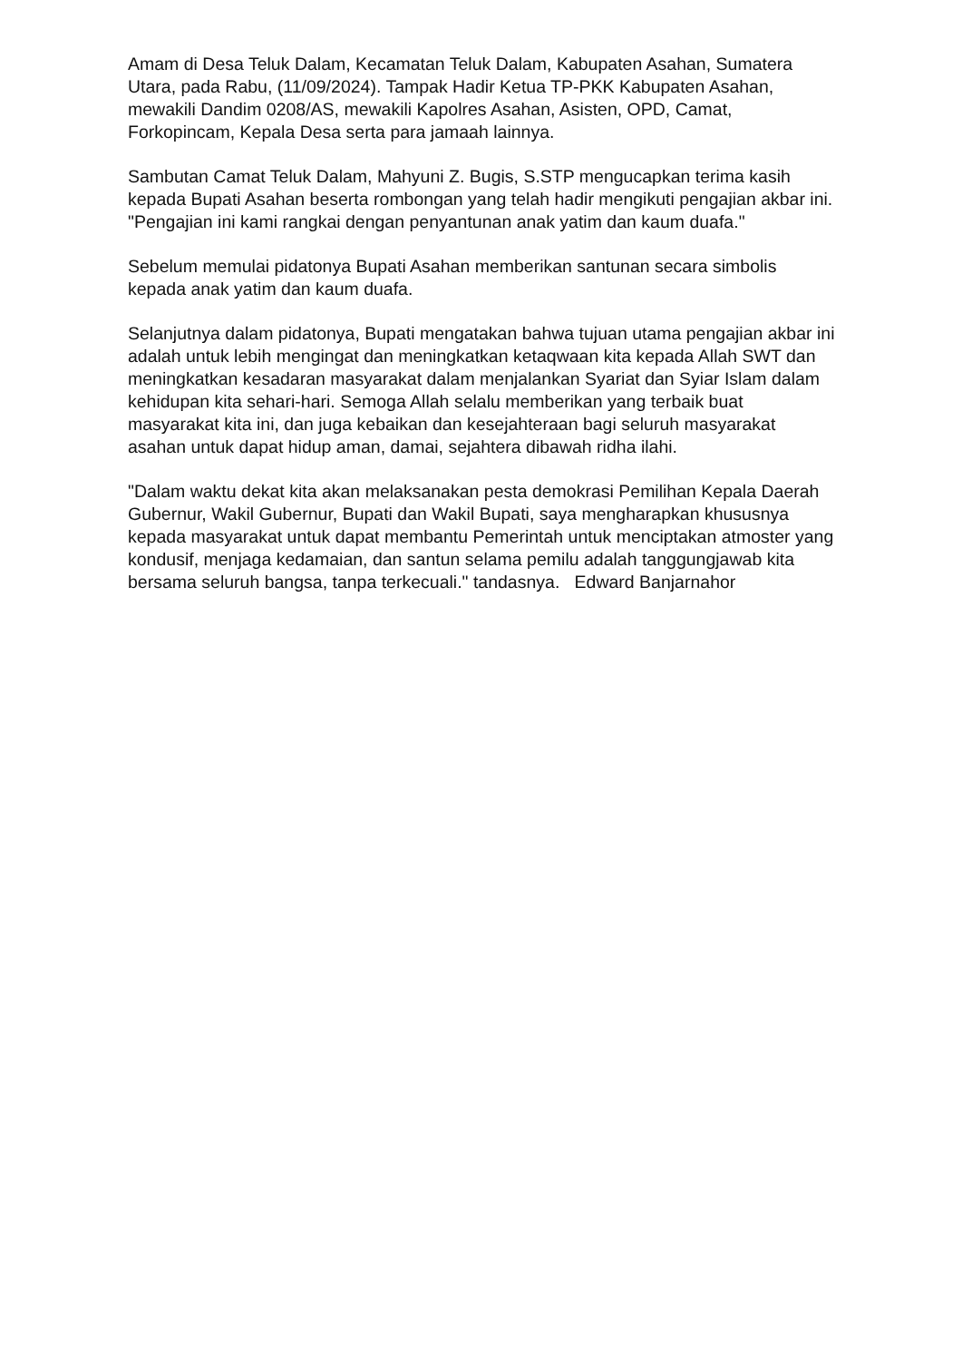Amam di Desa Teluk Dalam, Kecamatan Teluk Dalam, Kabupaten Asahan, Sumatera Utara, pada Rabu, (11/09/2024). Tampak Hadir Ketua TP-PKK Kabupaten Asahan, mewakili Dandim 0208/AS, mewakili Kapolres Asahan, Asisten, OPD, Camat, Forkopincam, Kepala Desa serta para jamaah lainnya.
Sambutan Camat Teluk Dalam, Mahyuni Z. Bugis, S.STP mengucapkan terima kasih kepada Bupati Asahan beserta rombongan yang telah hadir mengikuti pengajian akbar ini. "Pengajian ini kami rangkai dengan penyantunan anak yatim dan kaum duafa."
Sebelum memulai pidatonya Bupati Asahan memberikan santunan secara simbolis kepada anak yatim dan kaum duafa.
Selanjutnya dalam pidatonya, Bupati mengatakan bahwa tujuan utama pengajian akbar ini adalah untuk lebih mengingat dan meningkatkan ketaqwaan kita kepada Allah SWT dan meningkatkan kesadaran masyarakat dalam menjalankan Syariat dan Syiar Islam dalam kehidupan kita sehari-hari. Semoga Allah selalu memberikan yang terbaik buat masyarakat kita ini, dan juga kebaikan dan kesejahteraan bagi seluruh masyarakat asahan untuk dapat hidup aman, damai, sejahtera dibawah ridha ilahi.
"Dalam waktu dekat kita akan melaksanakan pesta demokrasi Pemilihan Kepala Daerah Gubernur, Wakil Gubernur, Bupati dan Wakil Bupati, saya mengharapkan khususnya kepada masyarakat untuk dapat membantu Pemerintah untuk menciptakan atmoster yang kondusif, menjaga kedamaian, dan santun selama pemilu adalah tanggungjawab kita bersama seluruh bangsa, tanpa terkecuali." tandasnya. Edward Banjarnahor